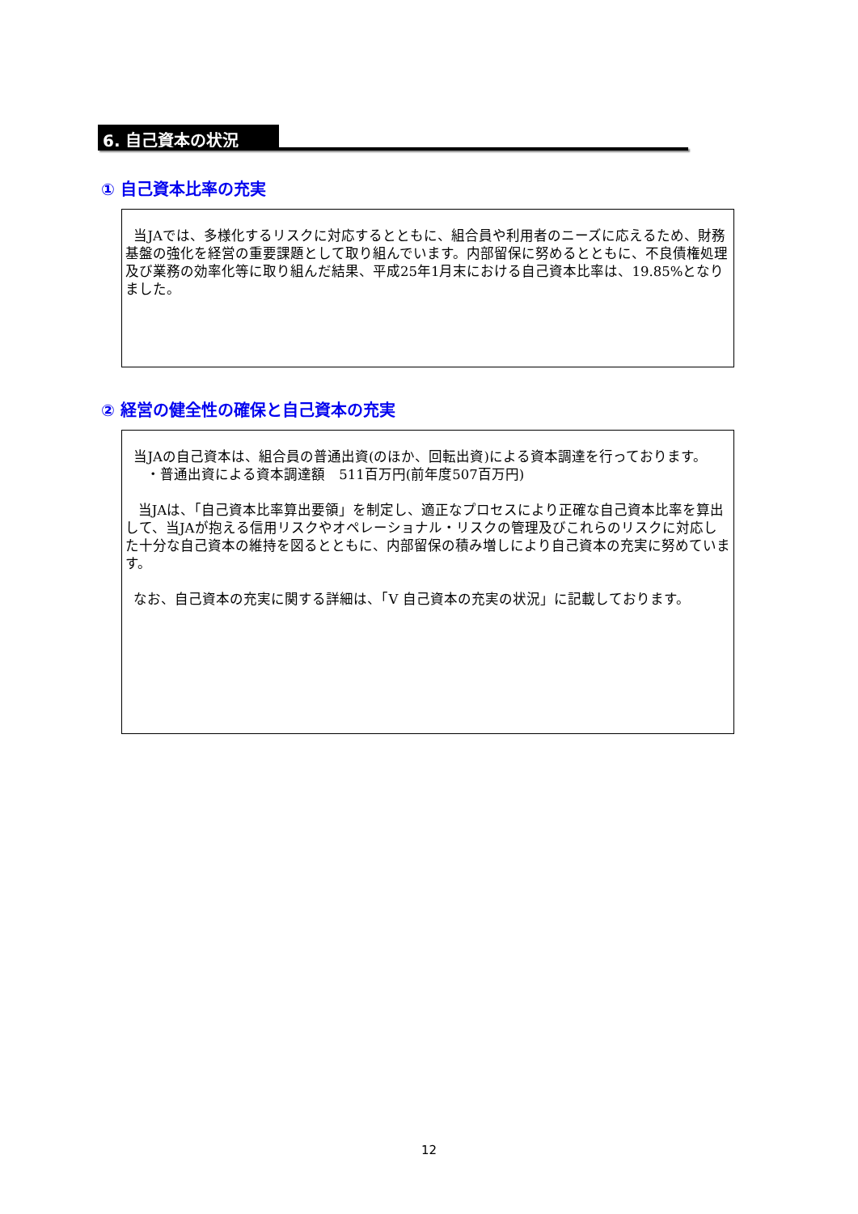6. 自己資本の状況
① 自己資本比率の充実
当JAでは、多様化するリスクに対応するとともに、組合員や利用者のニーズに応えるため、財務基盤の強化を経営の重要課題として取り組んでいます。内部留保に努めるとともに、不良債権処理及び業務の効率化等に取り組んだ結果、平成25年1月末における自己資本比率は、19.85%となりました。
② 経営の健全性の確保と自己資本の充実
当JAの自己資本は、組合員の普通出資(のほか、回転出資)による資本調達を行っております。
・普通出資による資本調達額　511百万円(前年度507百万円)
当JAは、「自己資本比率算出要領」を制定し、適正なプロセスにより正確な自己資本比率を算出して、当JAが抱える信用リスクやオペレーショナル・リスクの管理及びこれらのリスクに対応した十分な自己資本の維持を図るとともに、内部留保の積み増しにより自己資本の充実に努めています。
なお、自己資本の充実に関する詳細は、「V 自己資本の充実の状況」に記載しております。
12